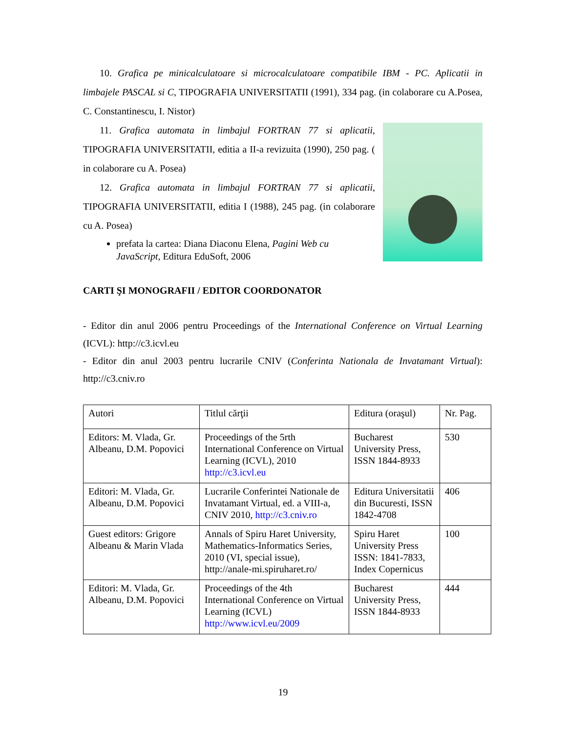10. Grafica pe minicalculatoare si microcalculatoare compatibile IBM - PC. Aplicatii in limbajele PASCAL si C, TIPOGRAFIA UNIVERSITATII (1991), 334 pag. (in colaborare cu A.Posea, C. Constantinescu, I. Nistor)
11. Grafica automata in limbajul FORTRAN 77 si aplicatii, TIPOGRAFIA UNIVERSITATII, editia a II-a revizuita (1990), 250 pag. ( in colaborare cu A. Posea)
12. Grafica automata in limbajul FORTRAN 77 si aplicatii, TIPOGRAFIA UNIVERSITATII, editia I (1988), 245 pag. (in colaborare cu A. Posea)
prefata la cartea: Diana Diaconu Elena, Pagini Web cu JavaScript, Editura EduSoft, 2006
CARTI ŞI MONOGRAFII / EDITOR COORDONATOR
- Editor din anul 2006 pentru Proceedings of the International Conference on Virtual Learning (ICVL): http://c3.icvl.eu
- Editor din anul 2003 pentru lucrarile CNIV (Conferinta Nationala de Invatamant Virtual): http://c3.cniv.ro
| Autori | Titlul cărţii | Editura (oraşul) | Nr. Pag. |
| Editors: M. Vlada, Gr. Albeanu, D.M. Popovici | Proceedings of the 5rth International Conference on Virtual Learning (ICVL), 2010 http://c3.icvl.eu | Bucharest University Press, ISSN 1844-8933 | 530 |
| Editori: M. Vlada, Gr. Albeanu, D.M. Popovici | Lucrarile Conferintei Nationale de Invatamant Virtual, ed. a VIII-a, CNIV 2010, http://c3.cniv.ro | Editura Universitatii din Bucuresti, ISSN 1842-4708 | 406 |
| Guest editors: Grigore Albeanu & Marin Vlada | Annals of Spiru Haret University, Mathematics-Informatics Series, 2010 (VI, special issue), http://anale-mi.spiruharet.ro/ | Spiru Haret University Press ISSN: 1841-7833, Index Copernicus | 100 |
| Editori: M. Vlada, Gr. Albeanu, D.M. Popovici | Proceedings of the 4th International Conference on Virtual Learning (ICVL) http://www.icvl.eu/2009 | Bucharest University Press, ISSN 1844-8933 | 444 |
19